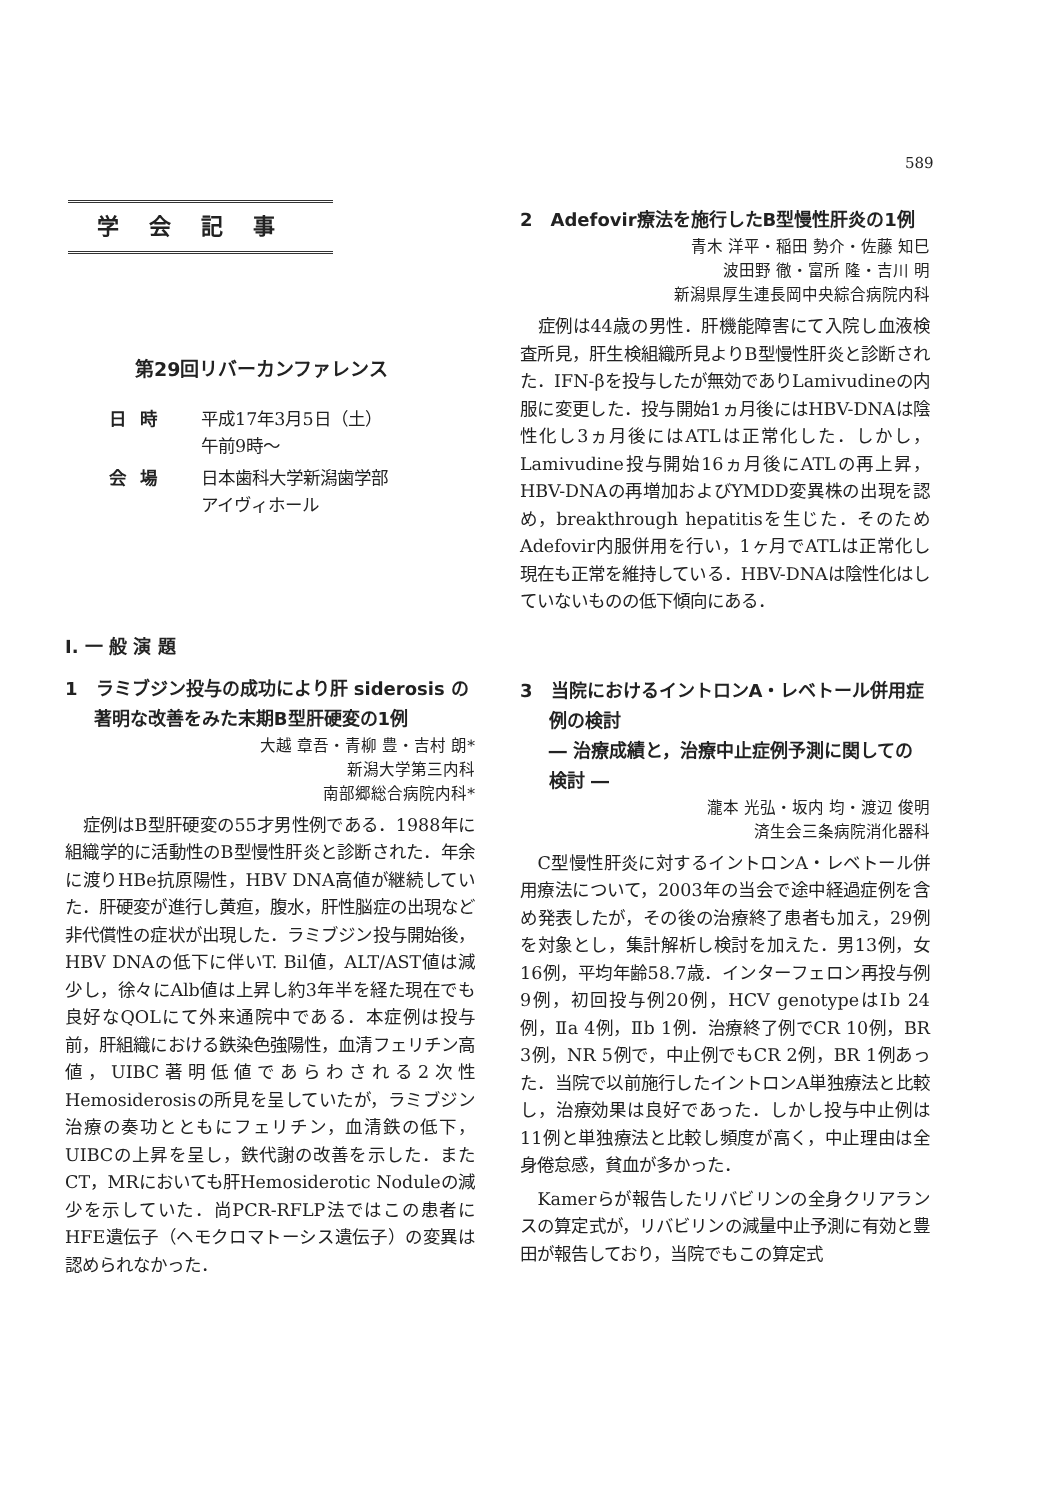589
学会記事
第29回リバーカンファレンス
| 日時 | 平成17年3月5日（土） 午前9時～ |
| 会場 | 日本歯科大学新潟歯学部 アイヴィホール |
Ⅰ. 一 般 演 題
1　ラミブジン投与の成功により肝 siderosis の著明な改善をみた末期B型肝硬変の1例
大越 章吾・青柳 豊・吉村 朗*
新潟大学第三内科
南部郷総合病院内科*
症例はB型肝硬変の55才男性例である．1988年に組織学的に活動性のB型慢性肝炎と診断された．年余に渡りHBe抗原陽性，HBV DNA高値が継続していた．肝硬変が進行し黄疸，腹水，肝性脳症の出現など非代償性の症状が出現した．ラミブジン投与開始後，HBV DNAの低下に伴いT. Bil値，ALT/AST値は減少し，徐々にAlb値は上昇し約3年半を経た現在でも良好なQOLにて外来通院中である．本症例は投与前，肝組織における鉄染色強陽性，血清フェリチン高値，UIBC著明低値であらわされる2次性Hemosiderosisの所見を呈していたが，ラミブジン治療の奏功とともにフェリチン，血清鉄の低下，UIBCの上昇を呈し，鉄代謝の改善を示した．またCT，MRにおいても肝Hemosiderotic Noduleの減少を示していた．尚PCR-RFLP法ではこの患者にHFE遺伝子（ヘモクロマトーシス遺伝子）の変異は認められなかった．
2　Adefovir療法を施行したB型慢性肝炎の1例
青木 洋平・稲田 勢介・佐藤 知巳
波田野 徹・富所 隆・吉川 明
新潟県厚生連長岡中央綜合病院内科
症例は44歳の男性．肝機能障害にて入院し血液検査所見，肝生検組織所見よりB型慢性肝炎と診断された．IFN-βを投与したが無効でありLamivudineの内服に変更した．投与開始1ヵ月後にはHBV-DNAは陰性化し3ヵ月後にはATLは正常化した．しかし，Lamivudine投与開始16ヵ月後にATLの再上昇，HBV-DNAの再増加およびYMDD変異株の出現を認め，breakthrough hepatitisを生じた．そのためAdefovir内服併用を行い，1ヶ月でATLは正常化し現在も正常を維持している．HBV-DNAは陰性化はしていないものの低下傾向にある．
3　当院におけるイントロンA・レベトール併用症例の検討
― 治療成績と，治療中止症例予測に関しての検討 ―
瀧本 光弘・坂内 均・渡辺 俊明
済生会三条病院消化器科
C型慢性肝炎に対するイントロンA・レベトール併用療法について，2003年の当会で途中経過症例を含め発表したが，その後の治療終了患者も加え，29例を対象とし，集計解析し検討を加えた．男13例，女16例，平均年齢58.7歳．インターフェロン再投与例9例，初回投与例20例，HCV genotypeはⅠb 24例，Ⅱa 4例，Ⅱb 1例．治療終了例でCR 10例，BR 3例，NR 5例で，中止例でもCR 2例，BR 1例あった．当院で以前施行したイントロンA単独療法と比較し，治療効果は良好であった．しかし投与中止例は11例と単独療法と比較し頻度が高く，中止理由は全身倦怠感，貧血が多かった．
Kamerらが報告したリバビリンの全身クリアランスの算定式が，リバビリンの減量中止予測に有効と豊田が報告しており，当院でもこの算定式